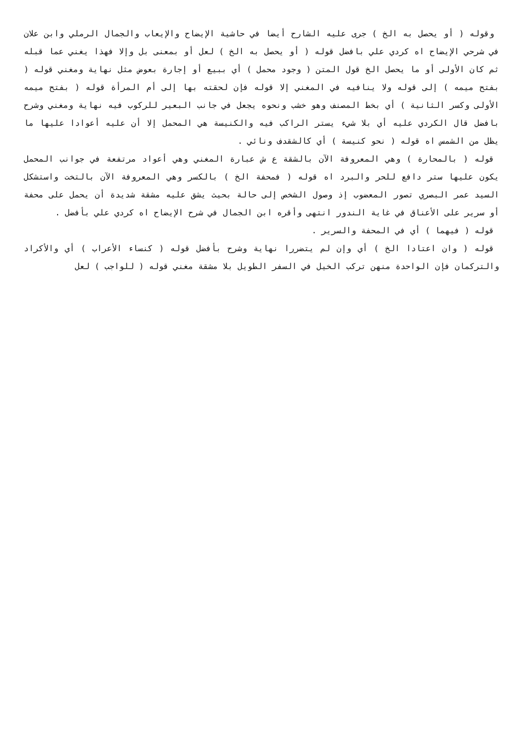وقوله ( أو يحصل به الخ ) جرى عليه الشارح أيضا في حاشية الإيضاح والإيعاب والجمال الرملي وابن علان في شرحي الإيضاح اه كردي علي بافضل قوله ( أو يحصل به الخ ) لعل أو بمعنى بل وإلا فهذا يغني عما قبله ثم كان الأولى أو ما يحصل الخ قول المتن ( وجود محمل ) أي ببيع أو إجارة بعوض مثل نهاية ومغني قوله ( بفتح ميمه ) إلى قوله ولا ينافيه في المغني إلا قوله فإن لحقته بها إلى أم المرأة قوله ( بفتح ميمه الأولى وكسر الثانية ) أي بخط المصنف وهو خشب ونحوه يجعل في جانب البعير للركوب فيه نهاية ومغني وشرح بافضل قال الكردي عليه أي بلا شيء يستر الراكب فيه والكنيسة هي المحمل إلا أن عليه أعوادا عليها ما يظل من الشمس اه قوله ( نحو كنيسة ) أي كالشقدف ونائي .
قوله ( بالمحارة ) وهي المعروفة الآن بالشقة ع ش عبارة المغني وهي أعواد مرتفعة في جوانب المحمل يكون عليها ستر دافع للحر والبرد اه قوله ( فمحفة الخ ) بالكسر وهي المعروفة الآن بالتخت واستشكل السيد عمر البصري تصور المعضوب إذ وصول الشخص إلى حالة بحيث يشق عليه مشقة شديدة أن يحمل على محفة أو سرير على الأعناق في غاية الندور انتهى وأقره ابن الجمال في شرح الإيضاح اه كردي علي بأفضل .
قوله ( فيهما ) أي في المحفة والسرير .
قوله ( وان اعتادا الخ ) أي وإن لم يتضررا نهاية وشرح بأفضل قوله ( كنساء الأعراب ) أي والأكراد والتركمان فإن الواحدة منهن تركب الخيل في السفر الطويل بلا مشقة مغني قوله ( للواجب ) لعل